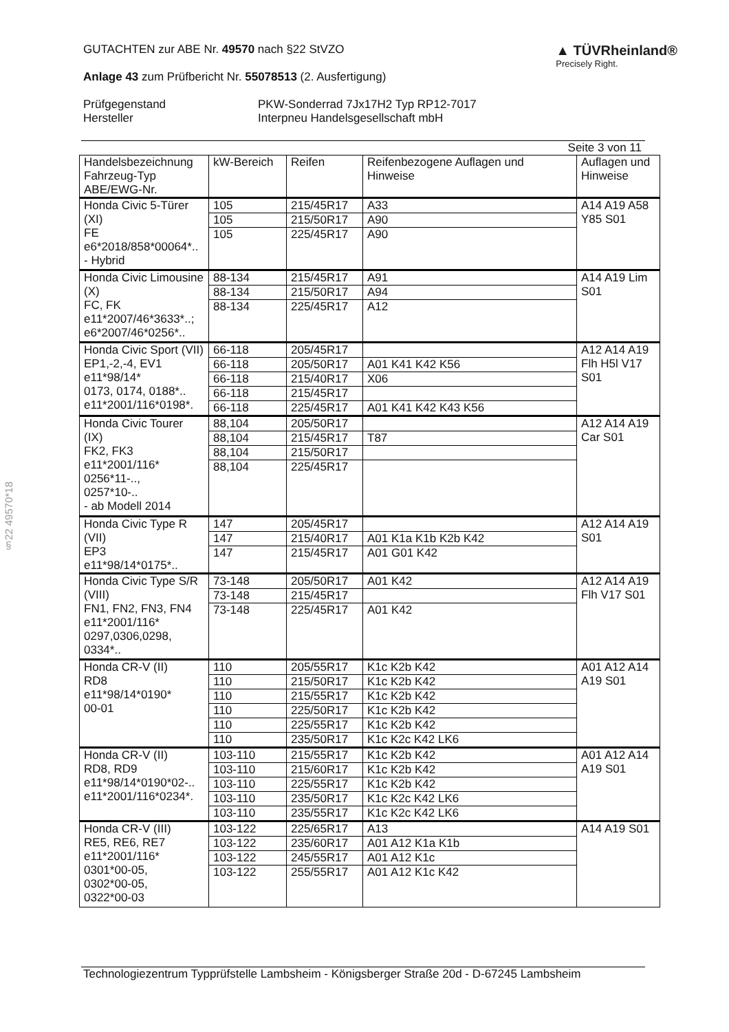§22 49570*18
GUTACHTEN zur ABE Nr. 49570 nach §22 StVZO
Anlage 43 zum Prüfbericht Nr. 55078513 (2. Ausfertigung)
▲ TÜVRheinland®
Precisely Right.
Prüfgegenstand
Hersteller
PKW-Sonderrad 7Jx17H2 Typ RP12-7017
Interpneu Handelsgesellschaft mbH
Seite 3 von 11
| Handelsbezeichnung Fahrzeug-Typ ABE/EWG-Nr. | kW-Bereich | Reifen | Reifenbezogene Auflagen und Hinweise | Auflagen und Hinweise |
| --- | --- | --- | --- | --- |
| Honda Civic 5-Türer (XI) FE e6*2018/858*00064*.. - Hybrid | 105 | 215/45R17 | A33 | A14 A19 A58 Y85 S01 |
| | 105 | 215/50R17 | A90 | |
| | 105 | 225/45R17 | A90 | |
| Honda Civic Limousine (X) FC, FK e11*2007/46*3633*..; e6*2007/46*0256*.. | 88-134 | 215/45R17 | A91 | A14 A19 Lim S01 |
| | 88-134 | 215/50R17 | A94 | |
| | 88-134 | 225/45R17 | A12 | |
| Honda Civic Sport (VII) EP1,-2,-4, EV1 e11*98/14* 0173, 0174, 0188*.. e11*2001/116*0198*. | 66-118 | 205/45R17 | | A12 A14 A19 Flh H5l V17 S01 |
| | 66-118 | 205/50R17 | A01 K41 K42 K56 | |
| | 66-118 | 215/40R17 | X06 | |
| | 66-118 | 215/45R17 | | |
| | 66-118 | 225/45R17 | A01 K41 K42 K43 K56 | |
| Honda Civic Tourer (IX) FK2, FK3 e11*2001/116* 0256*11-.., 0257*10-.. - ab Modell 2014 | 88,104 | 205/50R17 | | A12 A14 A19 Car S01 |
| | 88,104 | 215/45R17 | T87 | |
| | 88,104 | 215/50R17 | | |
| | 88,104 | 225/45R17 | | |
| Honda Civic Type R (VII) EP3 e11*98/14*0175*.. | 147 | 205/45R17 | | A12 A14 A19 S01 |
| | 147 | 215/40R17 | A01 K1a K1b K2b K42 | |
| | 147 | 215/45R17 | A01 G01 K42 | |
| Honda Civic Type S/R (VIII) FN1, FN2, FN3, FN4 e11*2001/116* 0297,0306,0298, 0334*.. | 73-148 | 205/50R17 | A01 K42 | A12 A14 A19 Flh V17 S01 |
| | 73-148 | 215/45R17 | | |
| | 73-148 | 225/45R17 | A01 K42 | |
| Honda CR-V (II) RD8 e11*98/14*0190* 00-01 | 110 | 205/55R17 | K1c K2b K42 | A01 A12 A14 A19 S01 |
| | 110 | 215/50R17 | K1c K2b K42 | |
| | 110 | 215/55R17 | K1c K2b K42 | |
| | 110 | 225/50R17 | K1c K2b K42 | |
| | 110 | 225/55R17 | K1c K2b K42 | |
| | 110 | 235/50R17 | K1c K2c K42 LK6 | |
| Honda CR-V (II) RD8, RD9 e11*98/14*0190*02-.. e11*2001/116*0234*. | 103-110 | 215/55R17 | K1c K2b K42 | A01 A12 A14 A19 S01 |
| | 103-110 | 215/60R17 | K1c K2b K42 | |
| | 103-110 | 225/55R17 | K1c K2b K42 | |
| | 103-110 | 235/50R17 | K1c K2c K42 LK6 | |
| | 103-110 | 235/55R17 | K1c K2c K42 LK6 | |
| Honda CR-V (III) RE5, RE6, RE7 e11*2001/116* 0301*00-05, 0302*00-05, 0322*00-03 | 103-122 | 225/65R17 | A13 | A14 A19 S01 |
| | 103-122 | 235/60R17 | A01 A12 K1a K1b | |
| | 103-122 | 245/55R17 | A01 A12 K1c | |
| | 103-122 | 255/55R17 | A01 A12 K1c K42 | |
Technologiezentrum Typprüfstelle Lambsheim - Königsberger Straße 20d - D-67245 Lambsheim